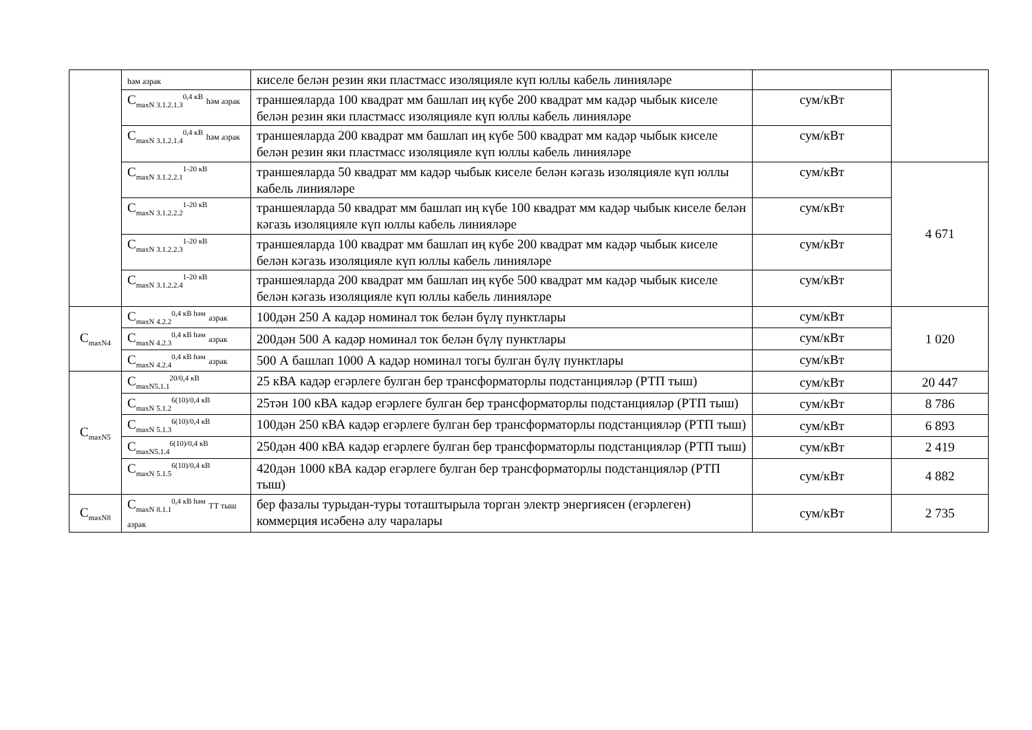| | һәм азрак | киселе белән резин яки пластмасс изоляцияле күп юллы кабель линияләре | | |
| | C<sub>maxN 3.1.2.1.3</sub><sup>0,4 кВ</sup> һәм азрак | траншеяларда 100 квадрат мм башлап иң күбе 200 квадрат мм кадәр чыбык киселе белән резин яки пластмасс изоляцияле күп юллы кабель линияләре | сум/кВт | |
| | C<sub>maxN 3.1.2.1.4</sub><sup>0,4 кВ</sup> һәм азрак | траншеяларда 200 квадрат мм башлап иң күбе 500 квадрат мм кадәр чыбык киселе белән резин яки пластмасс изоляцияле күп юллы кабель линияләре | сум/кВт | |
| | C<sub>maxN 3.1.2.2.1</sub><sup>1-20 кВ</sup> | траншеяларда 50 квадрат мм кадәр чыбык киселе белән кәгазь изоляцияле күп юллы кабель линияләре | сум/кВт | 4 671 |
| | C<sub>maxN 3.1.2.2.2</sub><sup>1-20 кВ</sup> | траншеяларда 50 квадрат мм башлап иң күбе 100 квадрат мм кадәр чыбык киселе белән кәгазь изоляцияле күп юллы кабель линияләре | сум/кВт | |
| | C<sub>maxN 3.1.2.2.3</sub><sup>1-20 кВ</sup> | траншеяларда 100 квадрат мм башлап иң күбе 200 квадрат мм кадәр чыбык киселе белән кәгазь изоляцияле күп юллы кабель линияләре | сум/кВт | |
| | C<sub>maxN 3.1.2.2.4</sub><sup>1-20 кВ</sup> | траншеяларда 200 квадрат мм башлап иң күбе 500 квадрат мм кадәр чыбык киселе белән кәгазь изоляцияле күп юллы кабель линияләре | сум/кВт | |
| C<sub>maxN4</sub> | C<sub>maxN 4.2.2</sub><sup>0,4 кВ һәм</sup> азрак | 100дән 250 А кадәр номинал ток белән бүлү пунктлары | сум/кВт | 1 020 |
| | C<sub>maxN 4.2.3</sub><sup>0,4 кВ һәм</sup> азрак | 200дән 500 А кадәр номинал ток белән бүлү пунктлары | сум/кВт | |
| | C<sub>maxN 4.2.4</sub><sup>0,4 кВ һәм</sup> азрак | 500 А башлап 1000 А кадәр номинал тогы булган бүлү пунктлары | сум/кВт | |
| C<sub>maxN5</sub> | C<sub>maxN5.1.1</sub><sup>20/0,4 кВ</sup> | 25 кВА кадәр егәрлеге булган бер трансформаторлы подстанцияләр (РТП тыш) | сум/кВт | 20 447 |
| | C<sub>maxN 5.1.2</sub><sup>6(10)/0,4 кВ</sup> | 25тән 100 кВА кадәр егәрлеге булган бер трансформаторлы подстанцияләр (РТП тыш) | сум/кВт | 8 786 |
| | C<sub>maxN 5.1.3</sub><sup>6(10)/0,4 кВ</sup> | 100дән 250 кВА кадәр егәрлеге булган бер трансформаторлы подстанцияләр (РТП тыш) | сум/кВт | 6 893 |
| | C<sub>maxN5.1.4</sub><sup>6(10)/0,4 кВ</sup> | 250дән 400 кВА кадәр егәрлеге булган бер трансформаторлы подстанцияләр (РТП тыш) | сум/кВт | 2 419 |
| | C<sub>maxN 5.1.5</sub><sup>6(10)/0,4 кВ</sup> | 420дән 1000 кВА кадәр егәрлеге булган бер трансформаторлы подстанцияләр (РТП тыш) | сум/кВт | 4 882 |
| C<sub>maxN8</sub> | C<sub>maxN 8.1.1</sub><sup>0,4 кВ һәм</sup> ТТ тыш азрак | бер фазалы турыдан-туры тоташтырыла торган электр энергиясен (егәрлеген) коммерция исәбенә алу чаралары | сум/кВт | 2 735 |